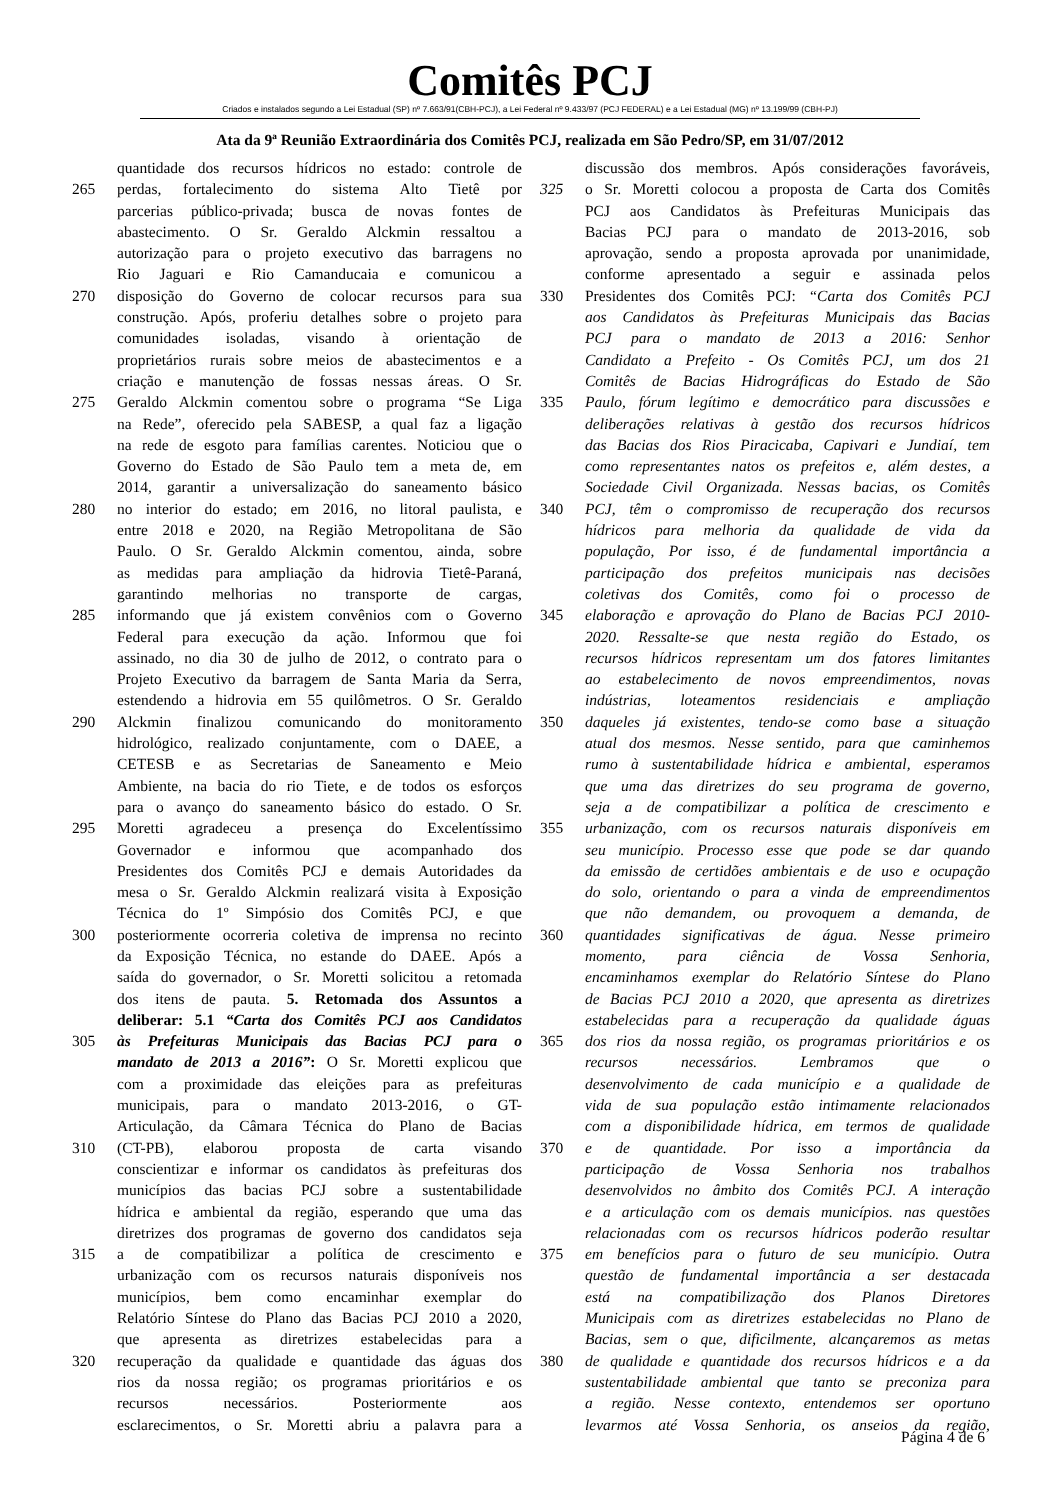Comitês PCJ
Criados e instalados segundo a Lei Estadual (SP) nº 7.663/91(CBH-PCJ), a Lei Federal nº 9.433/97 (PCJ FEDERAL) e a Lei Estadual (MG) nº 13.199/99 (CBH-PJ)
Ata da 9ª Reunião Extraordinária dos Comitês PCJ, realizada em São Pedro/SP, em 31/07/2012
quantidade dos recursos hídricos no estado: controle de
265 perdas, fortalecimento do sistema Alto Tietê por
parcerias público-privada; busca de novas fontes de
abastecimento. O Sr. Geraldo Alckmin ressaltou a
autorização para o projeto executivo das barragens no
Rio Jaguari e Rio Camanducaia e comunicou a
270 disposição do Governo de colocar recursos para sua
construção. Após, proferiu detalhes sobre o projeto para
comunidades isoladas, visando à orientação de
proprietários rurais sobre meios de abastecimentos e a
criação e manutenção de fossas nessas áreas. O Sr.
275 Geraldo Alckmin comentou sobre o programa “Se Liga
na Rede”, oferecido pela SABESP, a qual faz a ligação
na rede de esgoto para famílias carentes. Noticiou que o
Governo do Estado de São Paulo tem a meta de, em
2014, garantir a universalização do saneamento básico
280 no interior do estado; em 2016, no litoral paulista, e
entre 2018 e 2020, na Região Metropolitana de São
Paulo. O Sr. Geraldo Alckmin comentou, ainda, sobre
as medidas para ampliação da hidrovia Tietê-Paraná,
garantindo melhorias no transporte de cargas,
285 informando que já existem convênios com o Governo
Federal para execução da ação. Informou que foi
assinado, no dia 30 de julho de 2012, o contrato para o
Projeto Executivo da barragem de Santa Maria da Serra,
estendendo a hidrovia em 55 quilômetros. O Sr. Geraldo
290 Alckmin finalizou comunicando do monitoramento
hidrológico, realizado conjuntamente, com o DAEE, a
CETESB e as Secretarias de Saneamento e Meio
Ambiente, na bacia do rio Tiete, e de todos os esforços
para o avanço do saneamento básico do estado. O Sr.
295 Moretti agradeceu a presença do Excelentíssimo
Governador e informou que acompanhado dos
Presidentes dos Comitês PCJ e demais Autoridades da
mesa o Sr. Geraldo Alckmin realizará visita à Exposição
Técnica do 1º Simpósio dos Comitês PCJ, e que
300 posteriormente ocorreria coletiva de imprensa no recinto
da Exposição Técnica, no estande do DAEE. Após a
saída do governador, o Sr. Moretti solicitou a retomada
dos itens de pauta. 5. Retomada dos Assuntos a
deliberar: 5.1 “Carta dos Comitês PCJ aos Candidatos
305 às Prefeituras Municipais das Bacias PCJ para o
mandato de 2013 a 2016”: O Sr. Moretti explicou que
com a proximidade das eleições para as prefeituras
municipais, para o mandato 2013-2016, o GT-
Articulação, da Câmara Técnica do Plano de Bacias
310 (CT-PB), elaborou proposta de carta visando
conscientizar e informar os candidatos às prefeituras dos
municípios das bacias PCJ sobre a sustentabilidade
hídrica e ambiental da região, esperando que uma das
diretrizes dos programas de governo dos candidatos seja
315 a de compatibilizar a política de crescimento e
urbanização com os recursos naturais disponíveis nos
municípios, bem como encaminhar exemplar do
Relatório Síntese do Plano das Bacias PCJ 2010 a 2020,
que apresenta as diretrizes estabelecidas para a
320 recuperação da qualidade e quantidade das águas dos
rios da nossa região; os programas prioritários e os
recursos necessários. Posteriormente aos
esclarecimentos, o Sr. Moretti abriu a palavra para a
discussão dos membros. Após considerações favoráveis,
325 o Sr. Moretti colocou a proposta de Carta dos Comitês
PCJ aos Candidatos às Prefeituras Municipais das
Bacias PCJ para o mandato de 2013-2016, sob
aprovação, sendo a proposta aprovada por unanimidade,
conforme apresentado a seguir e assinada pelos
330 Presidentes dos Comitês PCJ: “Carta dos Comitês PCJ
aos Candidatos às Prefeituras Municipais das Bacias
PCJ para o mandato de 2013 a 2016: Senhor
Candidato a Prefeito - Os Comitês PCJ, um dos 21
Comitês de Bacias Hidrográficas do Estado de São
335 Paulo, fórum legítimo e democrático para discussões e
deliberações relativas à gestão dos recursos hídricos
das Bacias dos Rios Piracicaba, Capivari e Jundiaí, tem
como representantes natos os prefeitos e, além destes, a
Sociedade Civil Organizada. Nessas bacias, os Comitês
340 PCJ, têm o compromisso de recuperação dos recursos
hídricos para melhoria da qualidade de vida da
população, Por isso, é de fundamental importância a
participação dos prefeitos municipais nas decisões
coletivas dos Comitês, como foi o processo de
345 elaboração e aprovação do Plano de Bacias PCJ 2010-
2020. Ressalte-se que nesta região do Estado, os
recursos hídricos representam um dos fatores limitantes
ao estabelecimento de novos empreendimentos, novas
indústrias, loteamentos residenciais e ampliação
350 daqueles já existentes, tendo-se como base a situação
atual dos mesmos. Nesse sentido, para que caminhemos
rumo à sustentabilidade hídrica e ambiental, esperamos
que uma das diretrizes do seu programa de governo,
seja a de compatibilizar a política de crescimento e
355 urbanização, com os recursos naturais disponíveis em
seu município. Processo esse que pode se dar quando
da emissão de certidões ambientais e de uso e ocupação
do solo, orientando o para a vinda de empreendimentos
que não demandem, ou provoquem a demanda, de
360 quantidades significativas de água. Nesse primeiro
momento, para ciência de Vossa Senhoria,
encaminhamos exemplar do Relatório Síntese do Plano
de Bacias PCJ 2010 a 2020, que apresenta as diretrizes
estabelecidas para a recuperação da qualidade águas
365 dos rios da nossa região, os programas prioritários e os
recursos necessários. Lembramos que o
desenvolvimento de cada município e a qualidade de
vida de sua população estão intimamente relacionados
com a disponibilidade hídrica, em termos de qualidade
370 e de quantidade. Por isso a importância da
participação de Vossa Senhoria nos trabalhos
desenvolvidos no âmbito dos Comitês PCJ. A interação
e a articulação com os demais municípios. nas questões
relacionadas com os recursos hídricos poderão resultar
375 em benefícios para o futuro de seu município. Outra
questão de fundamental importância a ser destacada
está na compatibilização dos Planos Diretores
Municipais com as diretrizes estabelecidas no Plano de
Bacias, sem o que, dificilmente, alcançaremos as metas
380 de qualidade e quantidade dos recursos hídricos e a da
sustentabilidade ambiental que tanto se preconiza para
a região. Nesse contexto, entendemos ser oportuno
levarmos até Vossa Senhoria, os anseios da região,
Página 4 de 6